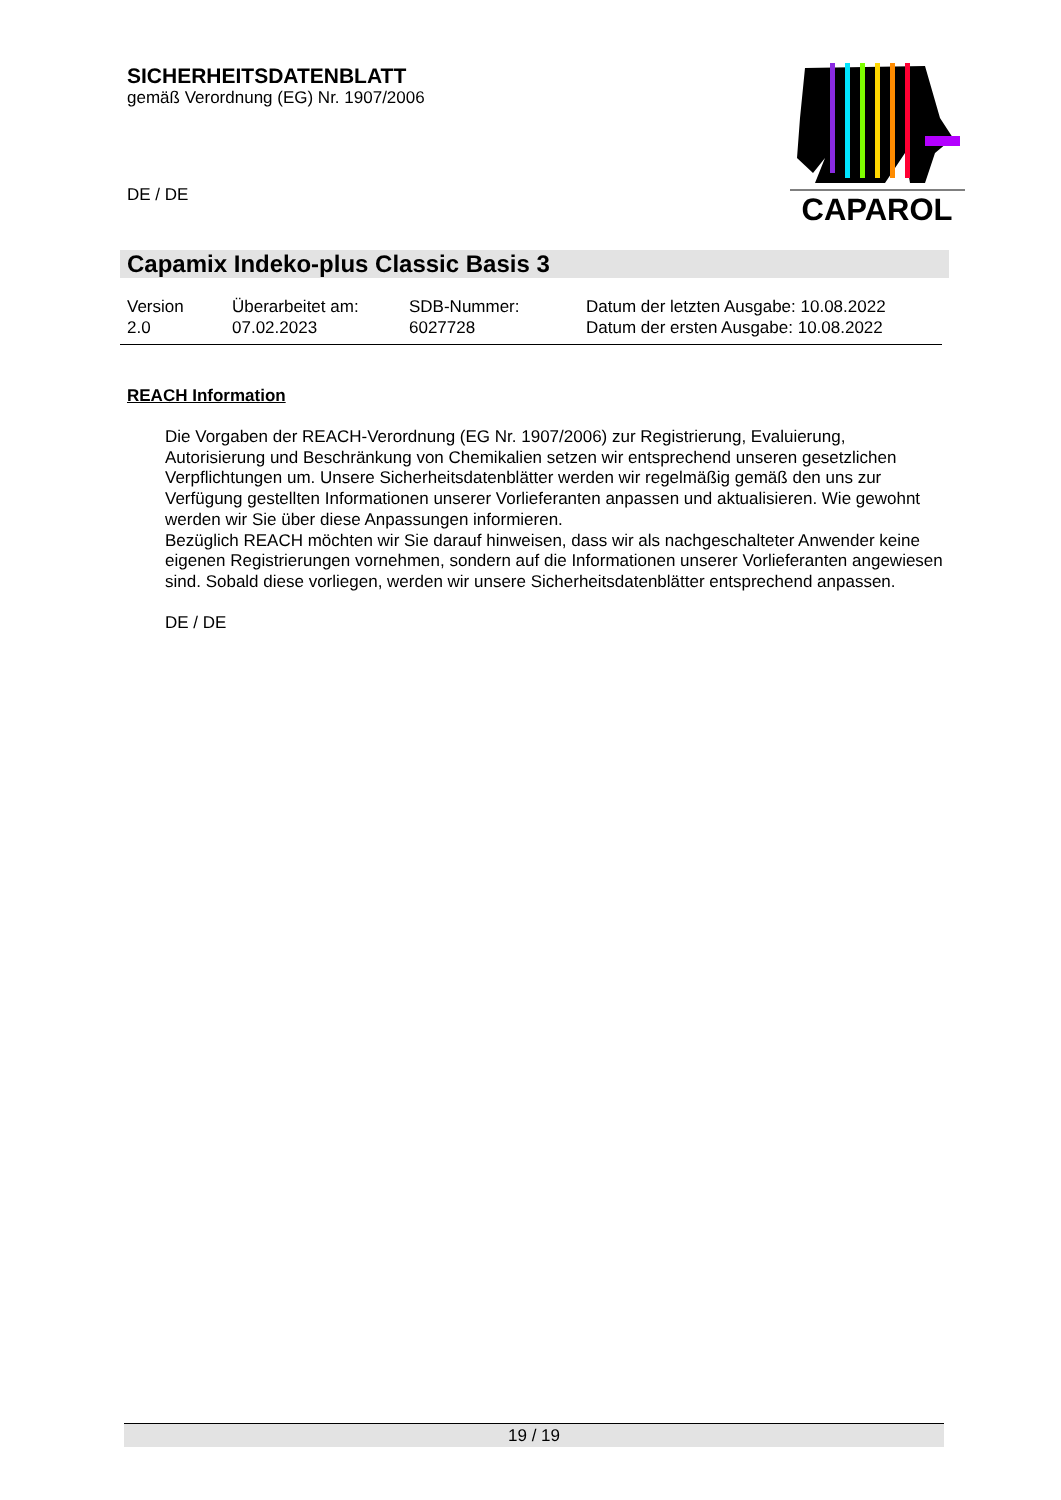SICHERHEITSDATENBLATT
gemäß Verordnung (EG) Nr. 1907/2006
DE / DE
CAPAROL
Capamix Indeko-plus Classic Basis 3
Version
2.0
Überarbeitet am:
07.02.2023
SDB-Nummer:
6027728
Datum der letzten Ausgabe: 10.08.2022
Datum der ersten Ausgabe: 10.08.2022
REACH Information
Die Vorgaben der REACH-Verordnung (EG Nr. 1907/2006) zur Registrierung, Evaluierung, Autorisierung und Beschränkung von Chemikalien setzen wir entsprechend unseren gesetzlichen Verpflichtungen um. Unsere Sicherheitsdatenblätter werden wir regelmäßig gemäß den uns zur Verfügung gestellten Informationen unserer Vorlieferanten anpassen und aktualisieren. Wie gewohnt werden wir Sie über diese Anpassungen informieren.
Bezüglich REACH möchten wir Sie darauf hinweisen, dass wir als nachgeschalteter Anwender keine eigenen Registrierungen vornehmen, sondern auf die Informationen unserer Vorlieferanten angewiesen sind. Sobald diese vorliegen, werden wir unsere Sicherheitsdatenblätter entsprechend anpassen.
DE / DE
19 / 19